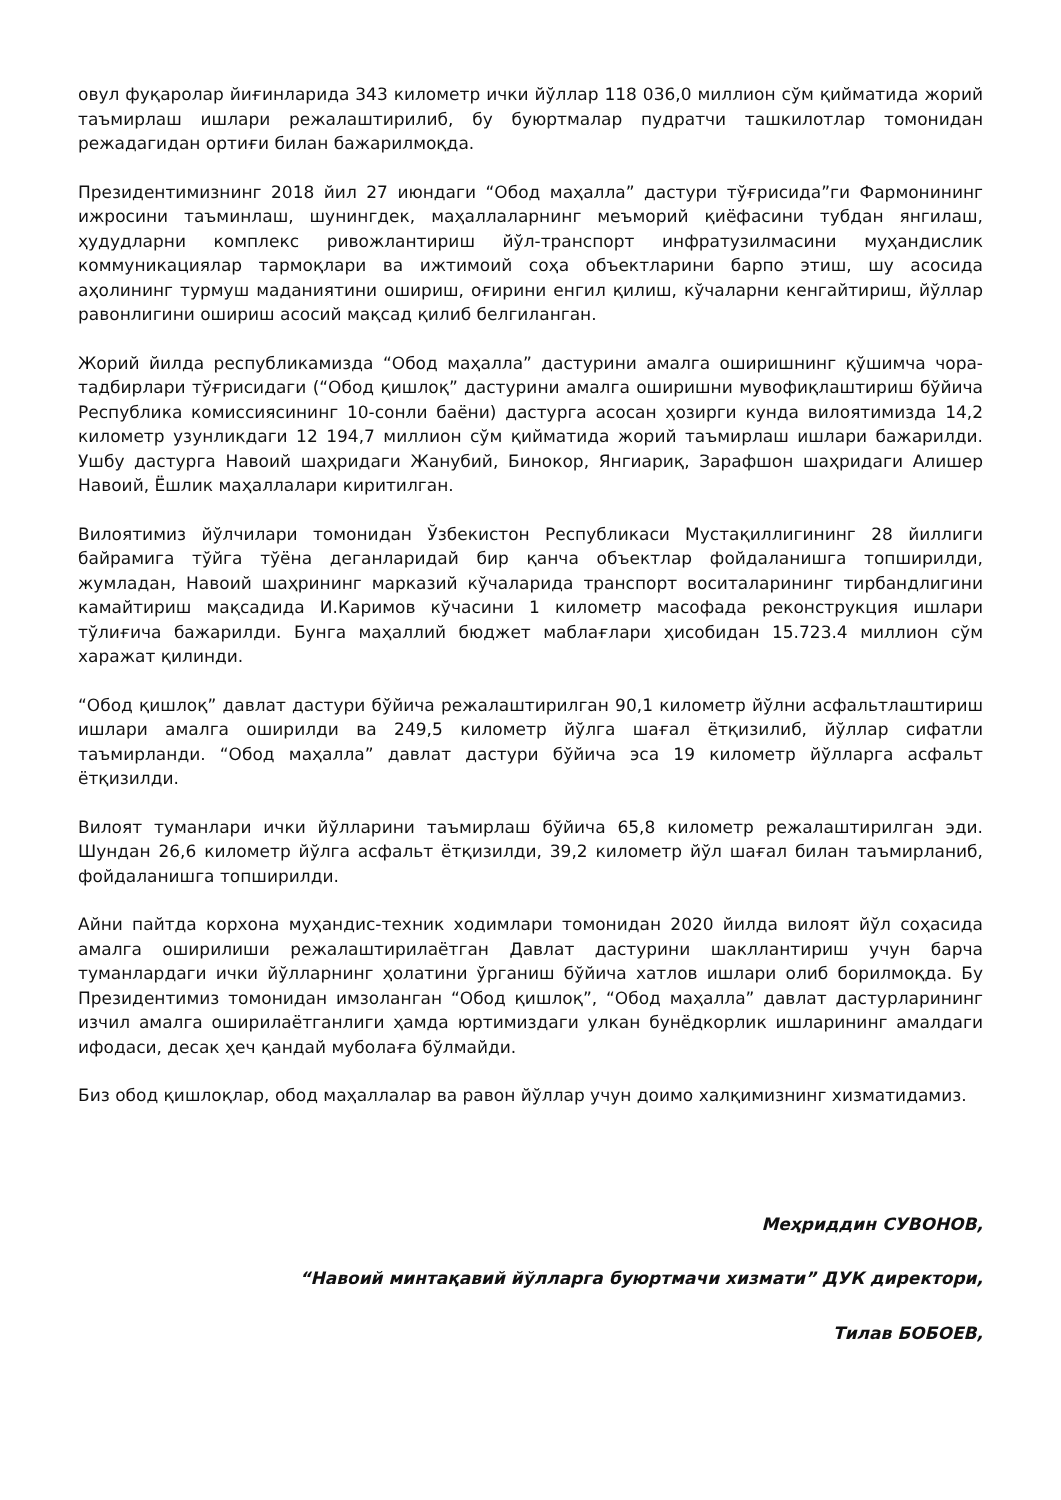овул фуқаролар йиғинларида 343 километр ички йўллар 118 036,0 миллион сўм қийматида жорий таъмирлаш ишлари режалаштирилиб, бу буюртмалар пудратчи ташкилотлар томонидан режадагидан ортиғи билан бажарилмоқда.
Президентимизнинг 2018 йил 27 июндаги “Обод маҳалла” дастури тўғрисида”ги Фармонининг ижросини таъминлаш, шунингдек, маҳаллаларнинг меъморий қиёфасини тубдан янгилаш, ҳудудларни комплекс ривожлантириш йўл-транспорт инфратузилмасини муҳандислик коммуникациялар тармоқлари ва ижтимоий соҳа объектларини барпо этиш, шу асосида аҳолининг турмуш маданиятини ошириш, оғирини енгил қилиш, кўчаларни кенгайтириш, йўллар равонлигини ошириш асосий мақсад қилиб белгиланган.
Жорий йилда республикамизда “Обод маҳалла” дастурини амалга оширишнинг қўшимча чора-тадбирлари тўғрисидаги (“Обод қишлоқ” дастурини амалга оширишни мувофиқлаштириш бўйича Республика комиссиясининг 10-сонли баёни) дастурга асосан ҳозирги кунда вилоятимизда 14,2 километр узунликдаги 12 194,7 миллион сўм қийматида жорий таъмирлаш ишлари бажарилди. Ушбу дастурга Навоий шаҳридаги Жанубий, Бинокор, Янгиариқ, Зарафшон шаҳридаги Алишер Навоий, Ёшлик маҳаллалари киритилган.
Вилоятимиз йўлчилари томонидан Ўзбекистон Республикаси Мустақиллигининг 28 йиллиги байрамига тўйга тўёна деганларидай бир қанча объектлар фойдаланишга топширилди, жумладан, Навоий шаҳрининг марказий кўчаларида транспорт воситаларининг тирбандлигини камайтириш мақсадида И.Каримов кўчасини 1 километр масофада реконструкция ишлари тўлиғича бажарилди. Бунга маҳаллий бюджет маблағлари ҳисобидан 15.723.4 миллион сўм харажат қилинди.
“Обод қишлоқ” давлат дастури бўйича режалаштирилган 90,1 километр йўлни асфальтлаштириш ишлари амалга оширилди ва 249,5 километр йўлга шағал ётқизилиб, йўллар сифатли таъмирланди. “Обод маҳалла” давлат дастури бўйича эса 19 километр йўлларга асфальт ётқизилди.
Вилоят туманлари ички йўлларини таъмирлаш бўйича 65,8 километр режалаштирилган эди. Шундан 26,6 километр йўлга асфальт ётқизилди, 39,2 километр йўл шағал билан таъмирланиб, фойдаланишга топширилди.
Айни пайтда корхона муҳандис-техник ходимлари томонидан 2020 йилда вилоят йўл соҳасида амалга оширилиши режалаштирилаётган Давлат дастурини шакллантириш учун барча туманлардаги ички йўлларнинг ҳолатини ўрганиш бўйича хатлов ишлари олиб борилмоқда. Бу Президентимиз томонидан имзоланган “Обод қишлоқ”, “Обод маҳалла” давлат дастурларининг изчил амалга оширилаётганлиги ҳамда юртимиздаги улкан бунёдкорлик ишларининг амалдаги ифодаси, десак ҳеч қандай муболаға бўлмайди.
Биз обод қишлоқлар, обод маҳаллалар ва равон йўллар учун доимо халқимизнинг хизматидамиз.
Меҳриддин СУВОНОВ,
“Навоий минтақавий йўлларга буюртмачи хизмати” ДУК директори,
Тилав БОБОЕВ,